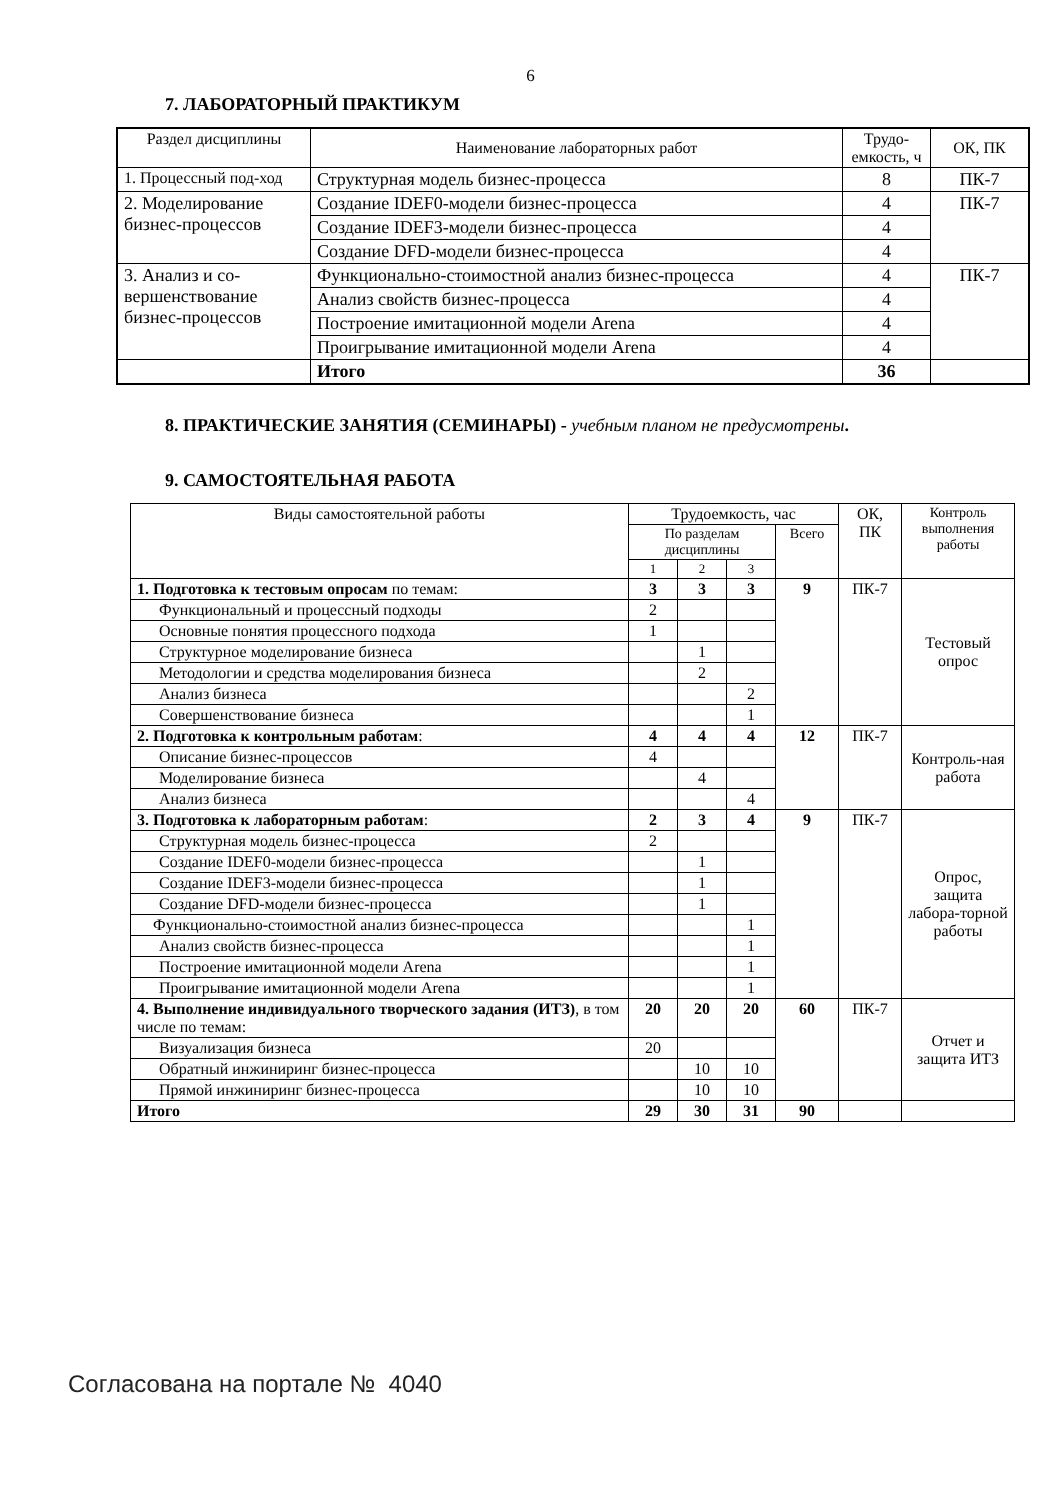6
7. ЛАБОРАТОРНЫЙ ПРАКТИКУМ
| Раздел дисциплины | Наименование лабораторных работ | Трудо-емкость, ч | ОК, ПК |
| --- | --- | --- | --- |
| 1. Процессный под-ход | Структурная модель бизнес-процесса | 8 | ПК-7 |
| 2. Моделирование бизнес-процессов | Создание IDEF0-модели бизнес-процесса | 4 | ПК-7 |
| | Создание IDEF3-модели бизнес-процесса | 4 | |
| | Создание DFD-модели бизнес-процесса | 4 | |
| 3. Анализ и со-вершенствование бизнес-процессов | Функционально-стоимостной анализ бизнес-процесса | 4 | ПК-7 |
| | Анализ свойств бизнес-процесса | 4 | |
| | Построение имитационной модели Arena | 4 | |
| | Проигрывание имитационной модели Arena | 4 | |
| | Итого | 36 | |
8. ПРАКТИЧЕСКИЕ ЗАНЯТИЯ (СЕМИНАРЫ) - учебным планом не предусмотрены.
9. САМОСТОЯТЕЛЬНАЯ РАБОТА
| Виды самостоятельной работы | Трудоемкость, час | | | | ОК, ПК | Контроль выполнения работы |
| | По разделам дисциплины | | | Всего | | |
| | 1 | 2 | 3 | | | |
| 1. Подготовка к тестовым опросам по темам: | 3 | 3 | 3 | 9 | ПК-7 | Тестовый опрос |
| Функциональный и процессный подходы | 2 | | | | | |
| Основные понятия процессного подхода | 1 | | | | | |
| Структурное моделирование бизнеса | | 1 | | | | |
| Методологии и средства моделирования бизнеса | | 2 | | | | |
| Анализ бизнеса | | | 2 | | | |
| Совершенствование бизнеса | | | 1 | | | |
| 2. Подготовка к контрольным работам : | 4 | 4 | 4 | 12 | ПК-7 | Контроль-ная работа |
| Описание бизнес-процессов | 4 | | | | | |
| Моделирование бизнеса | | 4 | | | | |
| Анализ бизнеса | | | 4 | | | |
| 3. Подготовка к лабораторным работам : | 2 | 3 | 4 | 9 | ПК-7 | Опрос, защита лабора-торной работы |
| Структурная модель бизнес-процесса | 2 | | | | | |
| Создание IDEF0-модели бизнес-процесса | | 1 | | | | |
| Создание IDEF3-модели бизнес-процесса | | 1 | | | | |
| Создание DFD-модели бизнес-процесса | | 1 | | | | |
| Функционально-стоимостной анализ бизнес-процесса | | | 1 | | | |
| Анализ свойств бизнес-процесса | | | 1 | | | |
| Построение имитационной модели Arena | | | 1 | | | |
| Проигрывание имитационной модели Arena | | | 1 | | | |
| 4. Выполнение индивидуального творческого задания (ИТЗ) , в том числе по темам: | 20 | 20 | 20 | 60 | ПК-7 | Отчет и защита ИТЗ |
| Визуализация бизнеса | 20 | | | | | |
| Обратный инжиниринг бизнес-процесса | | 10 | 10 | | | |
| Прямой инжиниринг бизнес-процесса | | 10 | 10 | | | |
| Итого | 29 | 30 | 31 | 90 | | |
Согласована на портале № 4040